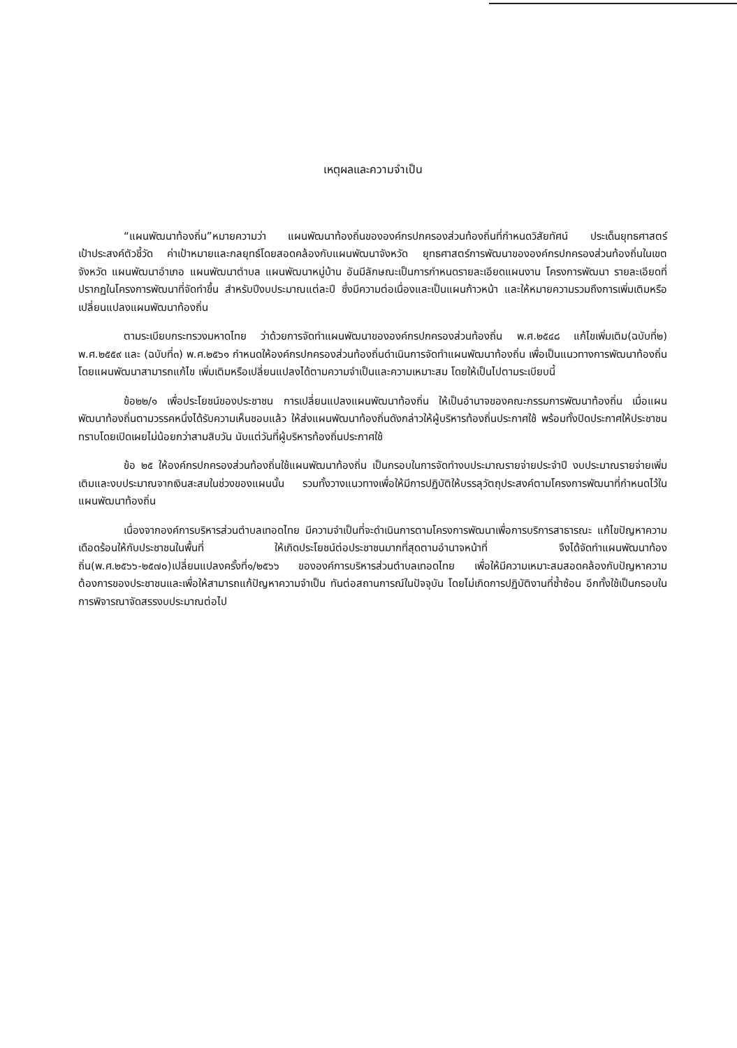เหตุผลและความจำเป็น
“แผนพัฒนาท้องถิ่น”หมายความว่า แผนพัฒนาท้องถิ่นขององค์กรปกครองส่วนท้องถิ่นที่กำหนดวิสัยทัศน์ ประเด็นยุทธศาสตร์ เป้าประสงค์ตัวชี้วัด ค่าเป้าหมายและกลยุทธ์โดยสอดคล้องกับแผนพัฒนาจังหวัด ยุทธศาสตร์การพัฒนาขององค์กรปกครองส่วนท้องถิ่นในเขตจังหวัด แผนพัฒนาอำเภอ แผนพัฒนาตำบล แผนพัฒนาหมู่บ้าน อันมีลักษณะเป็นการกำหนดรายละเอียดแผนงาน โครงการพัฒนา รายละเอียดที่ปรากฏในโครงการพัฒนาที่จัดทำขึ้น สำหรับปีงบประมาณแต่ละปี ซึ่งมีความต่อเนื่องและเป็นแผนก้าวหน้า และให้หมายความรวมถึงการเพิ่มเติมหรือเปลี่ยนแปลงแผนพัฒนาท้องถิ่น
ตามระเบียบกระทรวงมหาดไทย ว่าด้วยการจัดทำแผนพัฒนาขององค์กรปกครองส่วนท้องถิ่น พ.ศ.๒๕๔๘ แก้ไขเพิ่มเติม(ฉบับที่๒) พ.ศ.๒๕๕๙ และ (ฉบับที่๓) พ.ศ.๒๕๖๑ กำหนดให้องค์กรปกครองส่วนท้องถิ่นดำเนินการจัดทำแผนพัฒนาท้องถิ่น เพื่อเป็นแนวทางการพัฒนาท้องถิ่นโดยแผนพัฒนาสามารถแก้ไข เพิ่มเติมหรือเปลี่ยนแปลงได้ตามความจำเป็นและความเหมาะสม โดยให้เป็นไปตามระเบียบนี้
ข้อ๒๒/๑ เพื่อประโยชน์ของประชาชน การเปลี่ยนแปลงแผนพัฒนาท้องถิ่น ให้เป็นอำนาจของคณะกรรมการพัฒนาท้องถิ่น เมื่อแผนพัฒนาท้องถิ่นตามวรรคหนึ่งได้รับความเห็นชอบแล้ว ให้ส่งแผนพัฒนาท้องถิ่นดังกล่าวให้ผู้บริหารท้องถิ่นประกาศใช้ พร้อมทั้งปิดประกาศให้ประชาชนทราบโดยเปิดเผยไม่น้อยกว่าสามสิบวัน นับแต่วันที่ผู้บริหารท้องถิ่นประกาศใช้
ข้อ ๒๕ ให้องค์กรปกครองส่วนท้องถิ่นใช้แผนพัฒนาท้องถิ่น เป็นกรอบในการจัดทำงบประมาณรายจ่ายประจำปี งบประมาณรายจ่ายเพิ่มเติมและงบประมาณจากเงินสะสมในช่วงของแผนนั้น รวมทั้งวางแนวทางเพื่อให้มีการปฏิบัติให้บรรลุวัตถุประสงค์ตามโครงการพัฒนาที่กำหนดไว้ในแผนพัฒนาท้องถิ่น
เนื่องจากองค์การบริหารส่วนตำบลเทอดไทย มีความจำเป็นที่จะดำเนินการตามโครงการพัฒนาเพื่อการบริการสาธารณะ แก้ไขปัญหาความเดือดร้อนให้กับประชาชนในพื้นที่ ให้เกิดประโยชน์ต่อประชาชนมากที่สุดตามอำนาจหน้าที่ จึงได้จัดทำแผนพัฒนาท้องถิ่น(พ.ศ.๒๕๖๖-๒๕๗๐)เปลี่ยนแปลงครั้งที่๑/๒๕๖๖ ขององค์การบริหารส่วนตำบลเทอดไทย เพื่อให้มีความเหมาะสมสอดคล้องกับปัญหาความต้องการของประชาชนและเพื่อให้สามารถแก้ปัญหาความจำเป็น ทันต่อสถานการณ์ในปัจจุบัน โดยไม่เกิดการปฏิบัติงานที่ซ้ำซ้อน อีกทั้งใช้เป็นกรอบในการพิจารณาจัดสรรงบประมาณต่อไป